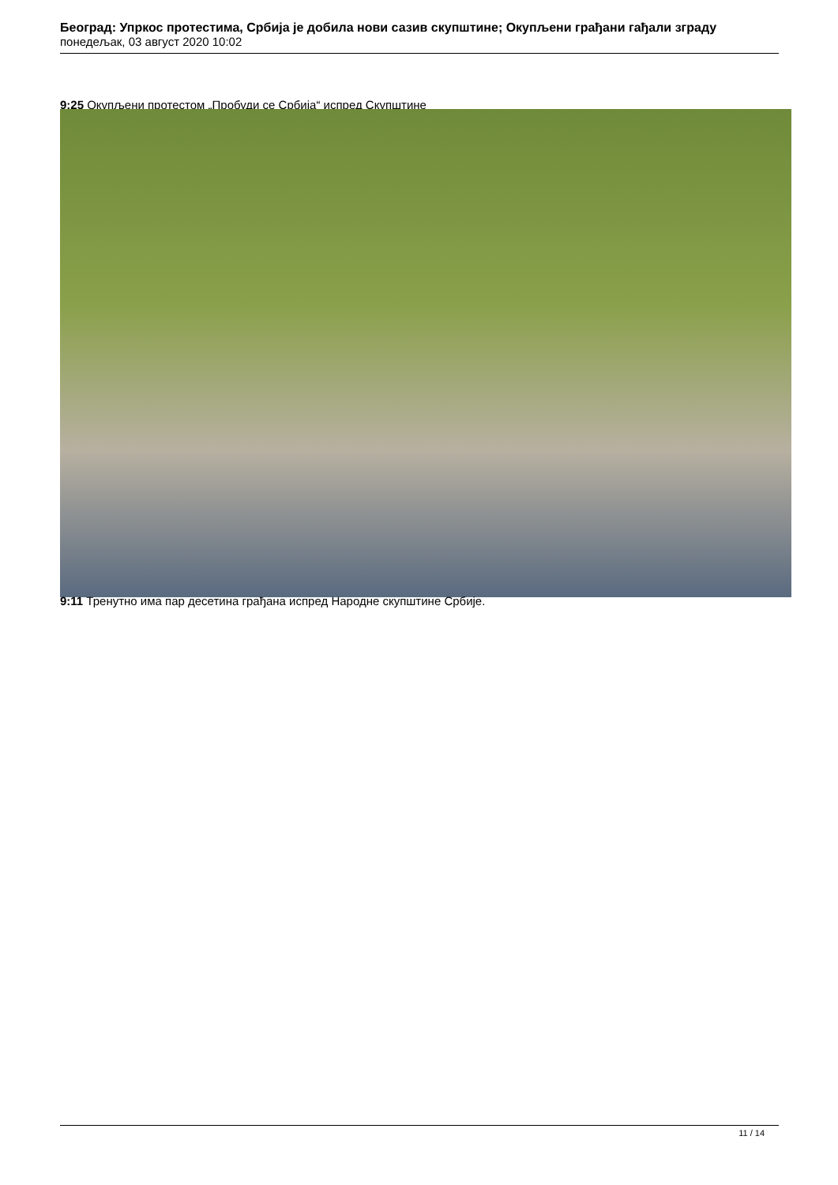Београд: Упркос протестима, Србија је добила нови сазив скупштине; Окупљени грађани гађали зграду
понедељак, 03 август 2020 10:02
9:25 Окупљени протестом „Пробуди се Србија“ испред Скупштине
9:11 Тренутно има пар десетина грађана испред Народне скупштине Србије.
11 / 14